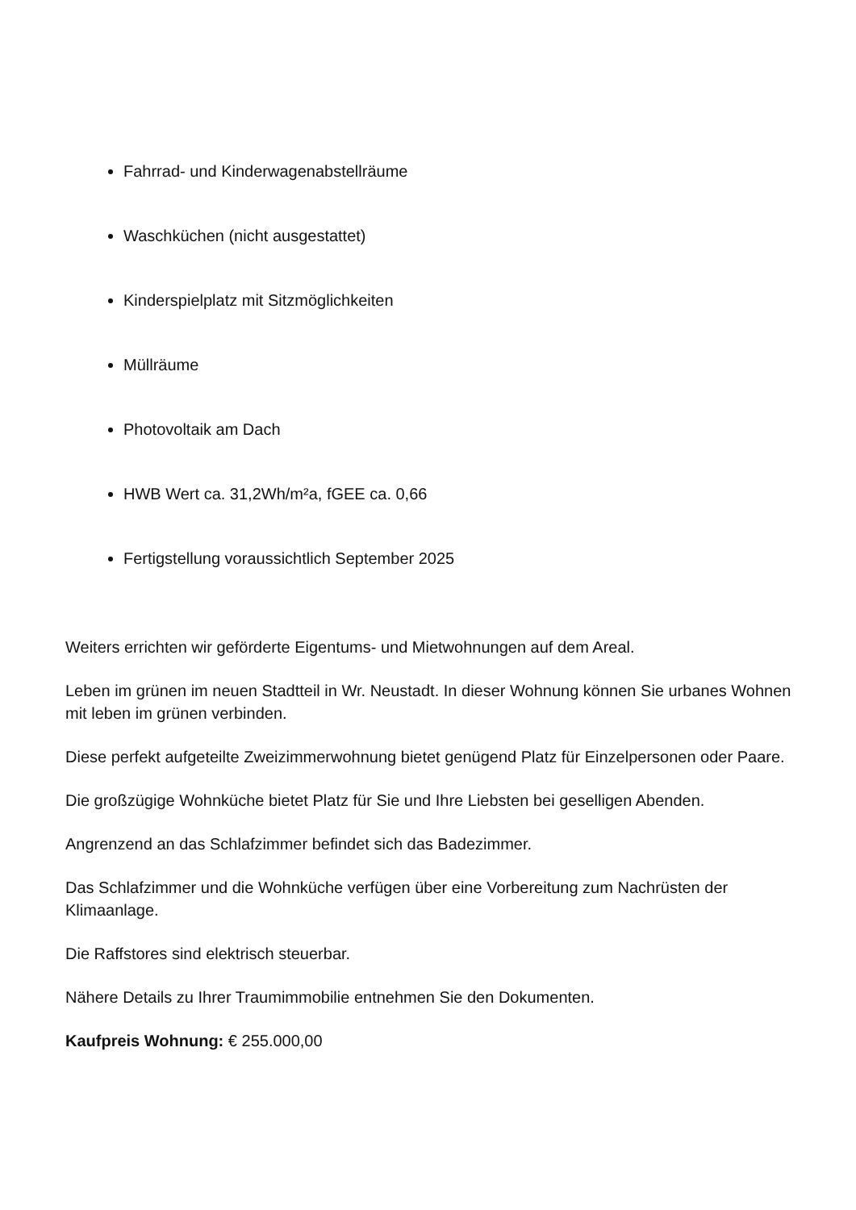Fahrrad- und Kinderwagenabstellräume
Waschküchen (nicht ausgestattet)
Kinderspielplatz mit Sitzmöglichkeiten
Müllräume
Photovoltaik am Dach
HWB Wert ca. 31,2Wh/m²a, fGEE ca. 0,66
Fertigstellung voraussichtlich September 2025
Weiters errichten wir geförderte Eigentums- und Mietwohnungen auf dem Areal.
Leben im grünen im neuen Stadtteil in Wr. Neustadt. In dieser Wohnung können Sie urbanes Wohnen mit leben im grünen verbinden.
Diese perfekt aufgeteilte Zweizimmerwohnung bietet genügend Platz für Einzelpersonen oder Paare.
Die großzügige Wohnküche bietet Platz für Sie und Ihre Liebsten bei geselligen Abenden.
Angrenzend an das Schlafzimmer befindet sich das Badezimmer.
Das Schlafzimmer und die Wohnküche verfügen über eine Vorbereitung zum Nachrüsten der Klimaanlage.
Die Raffstores sind elektrisch steuerbar.
Nähere Details zu Ihrer Traumimmobilie entnehmen Sie den Dokumenten.
Kaufpreis Wohnung: € 255.000,00